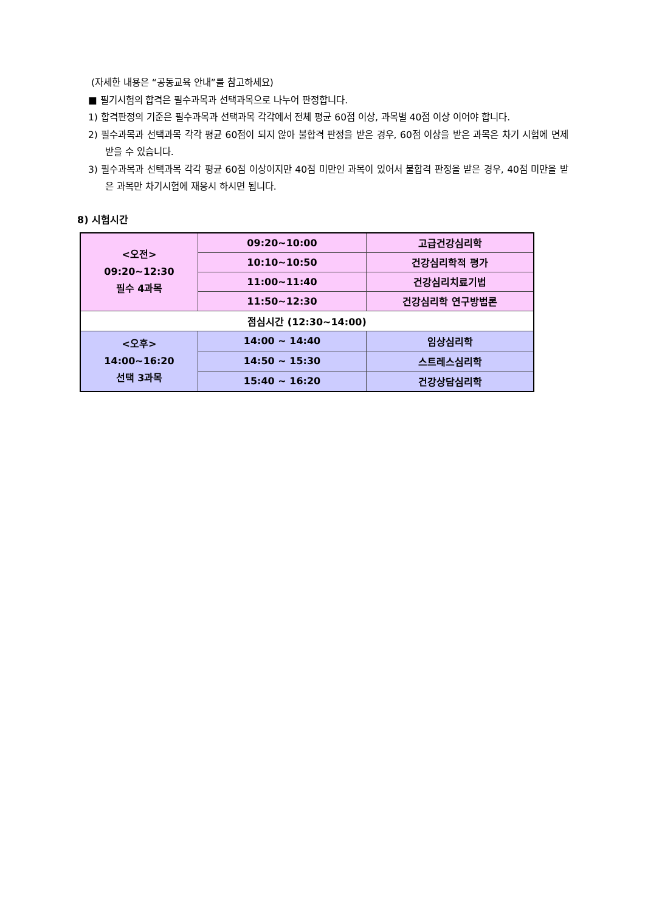(자세한 내용은 “공동교육 안내”를 참고하세요)
■ 필기시험의 합격은 필수과목과 선택과목으로 나누어 판정합니다.
1) 합격판정의 기준은 필수과목과 선택과목 각각에서 전체 평균 60점 이상, 과목별 40점 이상 이어야 합니다.
2) 필수과목과 선택과목 각각 평균 60점이 되지 않아 불합격 판정을 받은 경우, 60점 이상을 받은 과목은 차기 시험에 면제 받을 수 있습니다.
3) 필수과목과 선택과목 각각 평균 60점 이상이지만 40점 미만인 과목이 있어서 불합격 판정을 받은 경우, 40점 미만을 받은 과목만 차기시험에 재응시 하시면 됩니다.
8) 시험시간
| <오전> 09:20~12:30 필수 4과목 | 09:20~10:00 | 고급건강심리학 |
| | 10:10~10:50 | 건강심리학적 평가 |
| | 11:00~11:40 | 건강심리치료기법 |
| | 11:50~12:30 | 건강심리학 연구방법론 |
| 점심시간 (12:30~14:00) | | |
| <오후> 14:00~16:20 선택 3과목 | 14:00 ~ 14:40 | 임상심리학 |
| | 14:50 ~ 15:30 | 스트레스심리학 |
| | 15:40 ~ 16:20 | 건강상담심리학 |